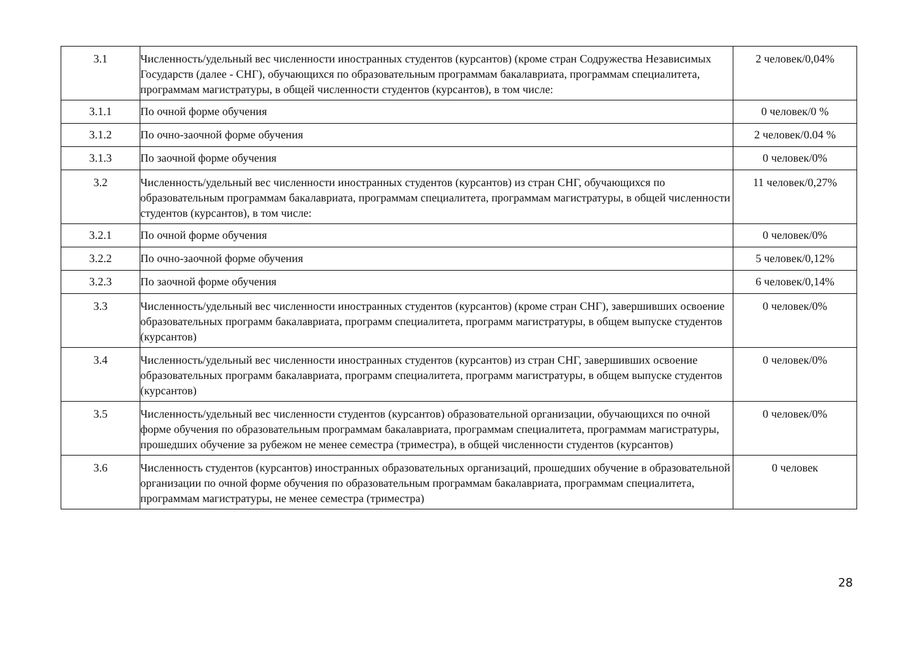| 3.1 | Численность/удельный вес численности иностранных студентов (курсантов) (кроме стран Содружества Независимых Государств (далее - СНГ), обучающихся по образовательным программам бакалавриата, программам специалитета, программам магистратуры, в общей численности студентов (курсантов), в том числе: | 2 человек/0,04% |
| 3.1.1 | По очной форме обучения | 0 человек/0 % |
| 3.1.2 | По очно-заочной форме обучения | 2 человек/0.04 % |
| 3.1.3 | По заочной форме обучения | 0 человек/0% |
| 3.2 | Численность/удельный вес численности иностранных студентов (курсантов) из стран СНГ, обучающихся по образовательным программам бакалавриата, программам специалитета, программам магистратуры, в общей численности студентов (курсантов), в том числе: | 11 человек/0,27% |
| 3.2.1 | По очной форме обучения | 0 человек/0% |
| 3.2.2 | По очно-заочной форме обучения | 5 человек/0,12% |
| 3.2.3 | По заочной форме обучения | 6 человек/0,14% |
| 3.3 | Численность/удельный вес численности иностранных студентов (курсантов) (кроме стран СНГ), завершивших освоение образовательных программ бакалавриата, программ специалитета, программ магистратуры, в общем выпуске студентов (курсантов) | 0 человек/0% |
| 3.4 | Численность/удельный вес численности иностранных студентов (курсантов) из стран СНГ, завершивших освоение образовательных программ бакалавриата, программ специалитета, программ магистратуры, в общем выпуске студентов (курсантов) | 0 человек/0% |
| 3.5 | Численность/удельный вес численности студентов (курсантов) образовательной организации, обучающихся по очной форме обучения по образовательным программам бакалавриата, программам специалитета, программам магистратуры, прошедших обучение за рубежом не менее семестра (триместра), в общей численности студентов (курсантов) | 0 человек/0% |
| 3.6 | Численность студентов (курсантов) иностранных образовательных организаций, прошедших обучение в образовательной организации по очной форме обучения по образовательным программам бакалавриата, программам специалитета, программам магистратуры, не менее семестра (триместра) | 0 человек |
28